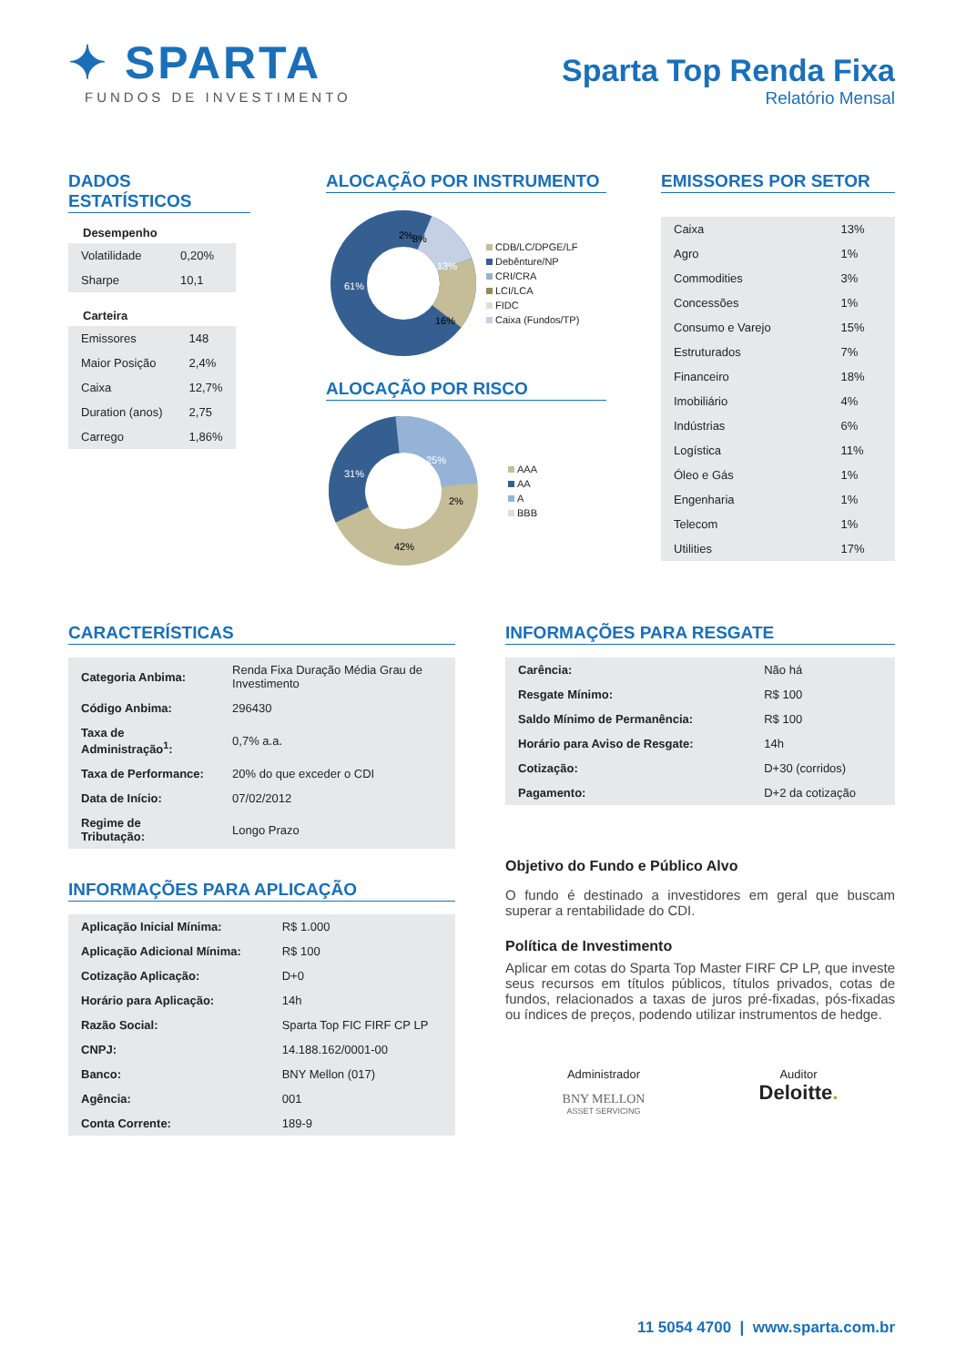✦ SPARTA
FUNDOS DE INVESTIMENTO
Sparta Top Renda Fixa
Relatório Mensal
DADOS ESTATÍSTICOS
Desempenho
| Volatilidade | 0,20% |
| Sharpe | 10,1 |
Carteira
| Emissores | 148 |
| Maior Posição | 2,4% |
| Caixa | 12,7% |
| Duration (anos) | 2,75 |
| Carrego | 1,86% |
ALOCAÇÃO POR INSTRUMENTO
61%
16%
13%
8%
2%
CDB/LC/DPGE/LF
Debênture/NP
CRI/CRA
LCI/LCA
FIDC
Caixa (Fundos/TP)
ALOCAÇÃO POR RISCO
31%
25%
2%
42%
AAA
AA
A
BBB
EMISSORES POR SETOR
| Caixa | 13% |
| Agro | 1% |
| Commodities | 3% |
| Concessões | 1% |
| Consumo e Varejo | 15% |
| Estruturados | 7% |
| Financeiro | 18% |
| Imobiliário | 4% |
| Indústrias | 6% |
| Logística | 11% |
| Óleo e Gás | 1% |
| Engenharia | 1% |
| Telecom | 1% |
| Utilities | 17% |
CARACTERÍSTICAS
| Categoria Anbima: | Renda Fixa Duração Média Grau de Investimento |
| Código Anbima: | 296430 |
| Taxa de Administração<sup>1</sup>: | 0,7% a.a. |
| Taxa de Performance: | 20% do que exceder o CDI |
| Data de Início: | 07/02/2012 |
| Regime de Tributação: | Longo Prazo |
INFORMAÇÕES PARA APLICAÇÃO
| Aplicação Inicial Mínima: | R$ 1.000 |
| Aplicação Adicional Mínima: | R$ 100 |
| Cotização Aplicação: | D+0 |
| Horário para Aplicação: | 14h |
| Razão Social: | Sparta Top FIC FIRF CP LP |
| CNPJ: | 14.188.162/0001-00 |
| Banco: | BNY Mellon (017) |
| Agência: | 001 |
| Conta Corrente: | 189-9 |
INFORMAÇÕES PARA RESGATE
| Carência: | Não há |
| Resgate Mínimo: | R$ 100 |
| Saldo Mínimo de Permanência: | R$ 100 |
| Horário para Aviso de Resgate: | 14h |
| Cotização: | D+30 (corridos) |
| Pagamento: | D+2 da cotização |
Objetivo do Fundo e Público Alvo
O fundo é destinado a investidores em geral que buscam superar a rentabilidade do CDI.
Política de Investimento
Aplicar em cotas do Sparta Top Master FIRF CP LP, que investe seus recursos em títulos públicos, títulos privados, cotas de fundos, relacionados a taxas de juros pré-fixadas, pós-fixadas ou índices de preços, podendo utilizar instrumentos de hedge.
Administrador
BNY MELLON
ASSET SERVICING
Auditor
Deloitte.
11 5054 4700 | www.sparta.com.br